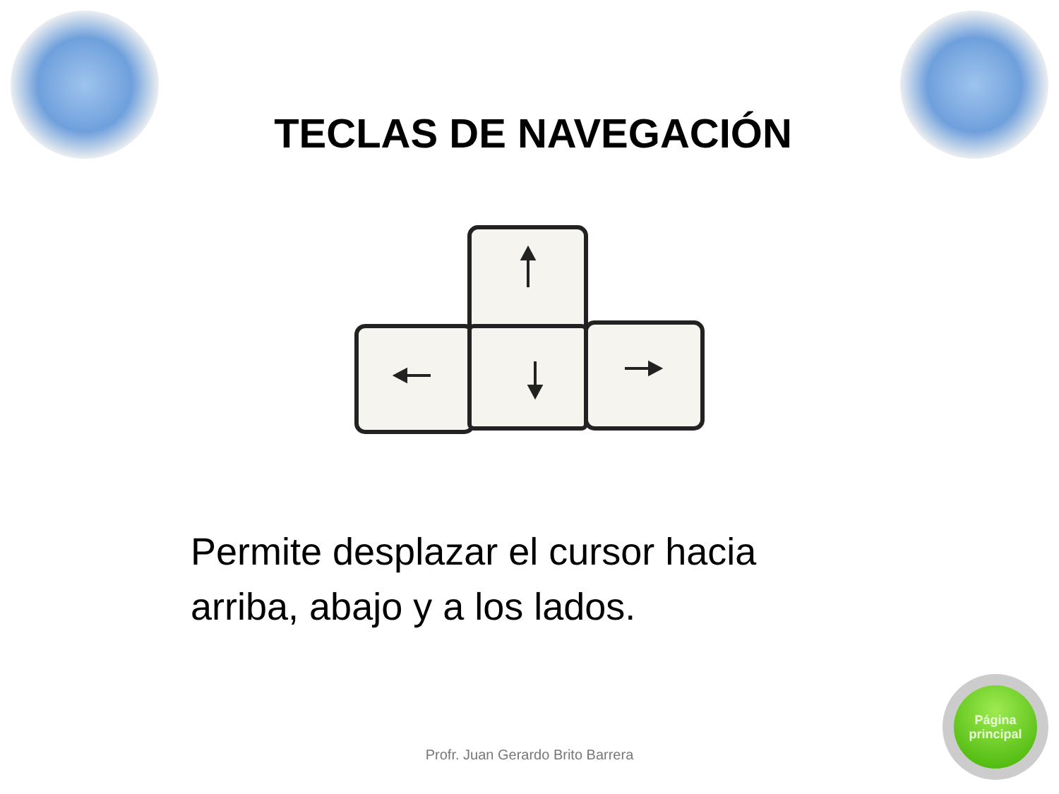TECLAS DE NAVEGACIÓN
Permite desplazar el cursor hacia arriba, abajo y a los lados.
Profr. Juan Gerardo Brito Barrera
Página
principal